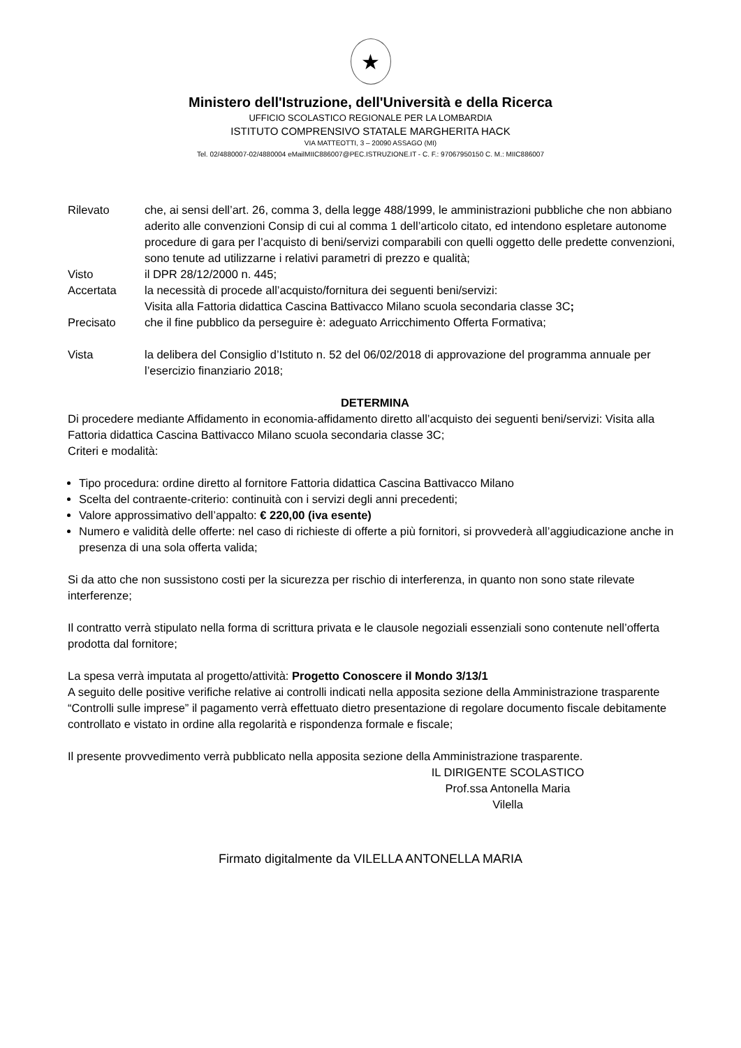★
Ministero dell'Istruzione, dell'Università e della Ricerca
UFFICIO SCOLASTICO REGIONALE PER LA LOMBARDIA
ISTITUTO COMPRENSIVO STATALE MARGHERITA HACK
VIA MATTEOTTI, 3 – 20090 ASSAGO (MI)
Tel. 02/4880007-02/4880004 eMailMIIC886007@PEC.ISTRUZIONE.IT - C. F.: 97067950150 C. M.: MIIC886007
Rilevato che, ai sensi dell’art. 26, comma 3, della legge 488/1999, le amministrazioni pubbliche che non abbiano aderito alle convenzioni Consip di cui al comma 1 dell’articolo citato, ed intendono espletare autonome procedure di gara per l’acquisto di beni/servizi comparabili con quelli oggetto delle predette convenzioni, sono tenute ad utilizzarne i relativi parametri di prezzo e qualità;
Visto il DPR 28/12/2000 n. 445;
Accertata la necessità di procede all’acquisto/fornitura dei seguenti beni/servizi:
Visita alla Fattoria didattica Cascina Battivacco Milano scuola secondaria classe 3C;
Precisato che il fine pubblico da perseguire è: adeguato Arricchimento Offerta Formativa;
Vista la delibera del Consiglio d’Istituto n. 52 del 06/02/2018 di approvazione del programma annuale per l’esercizio finanziario 2018;
DETERMINA
Di procedere mediante Affidamento in economia-affidamento diretto all’acquisto dei seguenti beni/servizi: Visita alla Fattoria didattica Cascina Battivacco Milano scuola secondaria classe 3C;
Criteri e modalità:
Tipo procedura: ordine diretto al fornitore Fattoria didattica Cascina Battivacco Milano
Scelta del contraente-criterio: continuità con i servizi degli anni precedenti;
Valore approssimativo dell’appalto: € 220,00 (iva esente)
Numero e validità delle offerte: nel caso di richieste di offerte a più fornitori, si provvederà all’aggiudicazione anche in presenza di una sola offerta valida;
Si da atto che non sussistono costi per la sicurezza per rischio di interferenza, in quanto non sono state rilevate interferenze;
Il contratto verrà stipulato nella forma di scrittura privata e le clausole negoziali essenziali sono contenute nell’offerta prodotta dal fornitore;
La spesa verrà imputata al progetto/attività: Progetto Conoscere il Mondo 3/13/1
A seguito delle positive verifiche relative ai controlli indicati nella apposita sezione della Amministrazione trasparente “Controlli sulle imprese” il pagamento verrà effettuato dietro presentazione di regolare documento fiscale debitamente controllato e vistato in ordine alla regolarità e rispondenza formale e fiscale;
Il presente provvedimento verrà pubblicato nella apposita sezione della Amministrazione trasparente.
IL DIRIGENTE SCOLASTICO
Prof.ssa Antonella Maria Vilella
Firmato digitalmente da VILELLA ANTONELLA MARIA